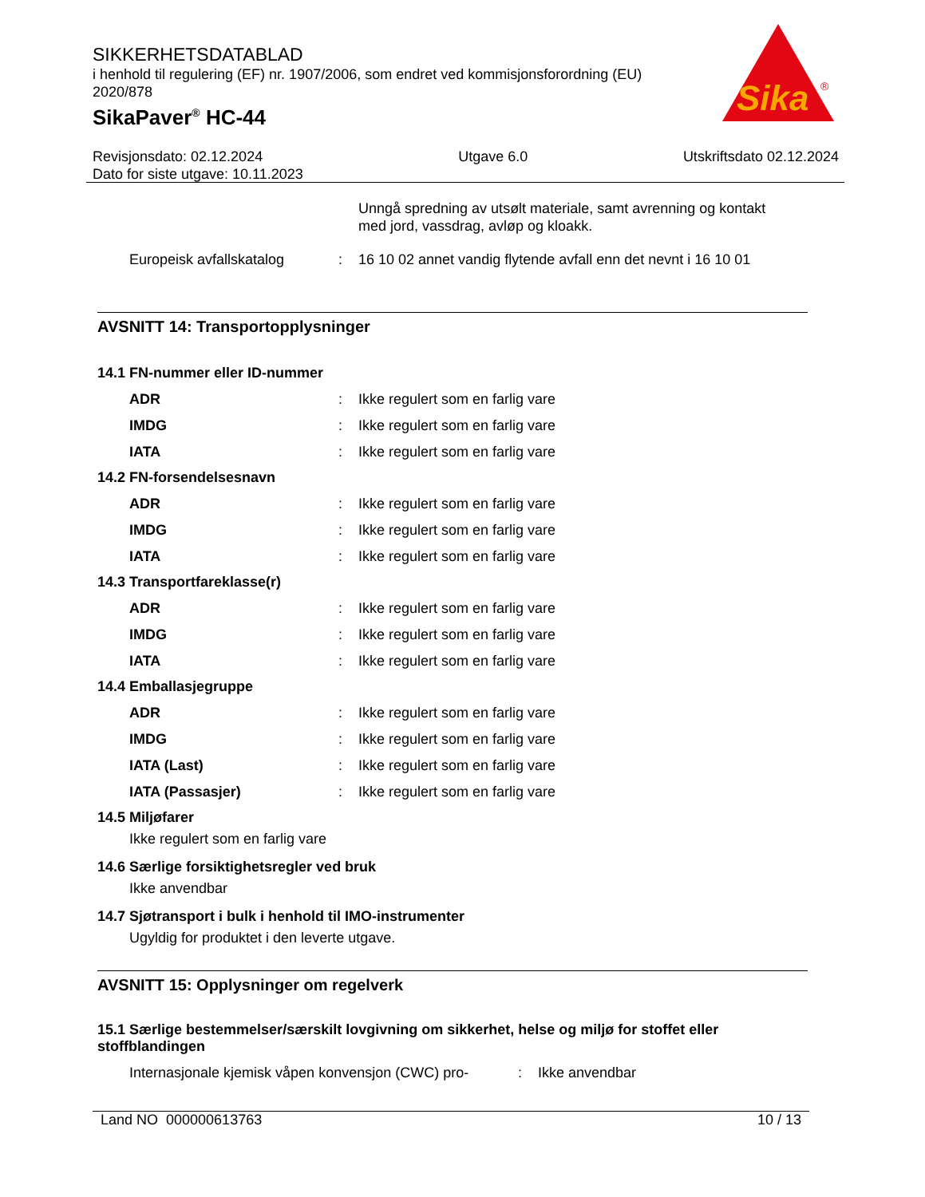SIKKERHETSDATABLAD
i henhold til regulering (EF) nr. 1907/2006, som endret ved kommisjonsforordning (EU) 2020/878
SikaPaver<sup>®</sup> HC-44
Sika
®
Revisjonsdato: 02.12.2024
Dato for siste utgave: 10.11.2023
Utgave 6.0 Utskriftsdato 02.12.2024
Unngå spredning av utsølt materiale, samt avrenning og kontakt med jord, vassdrag, avløp og kloakk.
Europeisk avfallskatalog : 16 10 02 annet vandig flytende avfall enn det nevnt i 16 10 01
AVSNITT 14: Transportopplysninger
14.1 FN-nummer eller ID-nummer
ADR : Ikke regulert som en farlig vare
IMDG : Ikke regulert som en farlig vare
IATA : Ikke regulert som en farlig vare
14.2 FN-forsendelsesnavn
ADR : Ikke regulert som en farlig vare
IMDG : Ikke regulert som en farlig vare
IATA : Ikke regulert som en farlig vare
14.3 Transportfareklasse(r)
ADR : Ikke regulert som en farlig vare
IMDG : Ikke regulert som en farlig vare
IATA : Ikke regulert som en farlig vare
14.4 Emballasjegruppe
ADR : Ikke regulert som en farlig vare
IMDG : Ikke regulert som en farlig vare
IATA (Last) : Ikke regulert som en farlig vare
IATA (Passasjer) : Ikke regulert som en farlig vare
14.5 Miljøfarer
Ikke regulert som en farlig vare
14.6 Særlige forsiktighetsregler ved bruk
Ikke anvendbar
14.7 Sjøtransport i bulk i henhold til IMO-instrumenter
Ugyldig for produktet i den leverte utgave.
AVSNITT 15: Opplysninger om regelverk
15.1 Særlige bestemmelser/særskilt lovgivning om sikkerhet, helse og miljø for stoffet eller stoffblandingen
Internasjonale kjemisk våpen konvensjon (CWC) pro-
: Ikke anvendbar
Land NO 000000613763 10 / 13